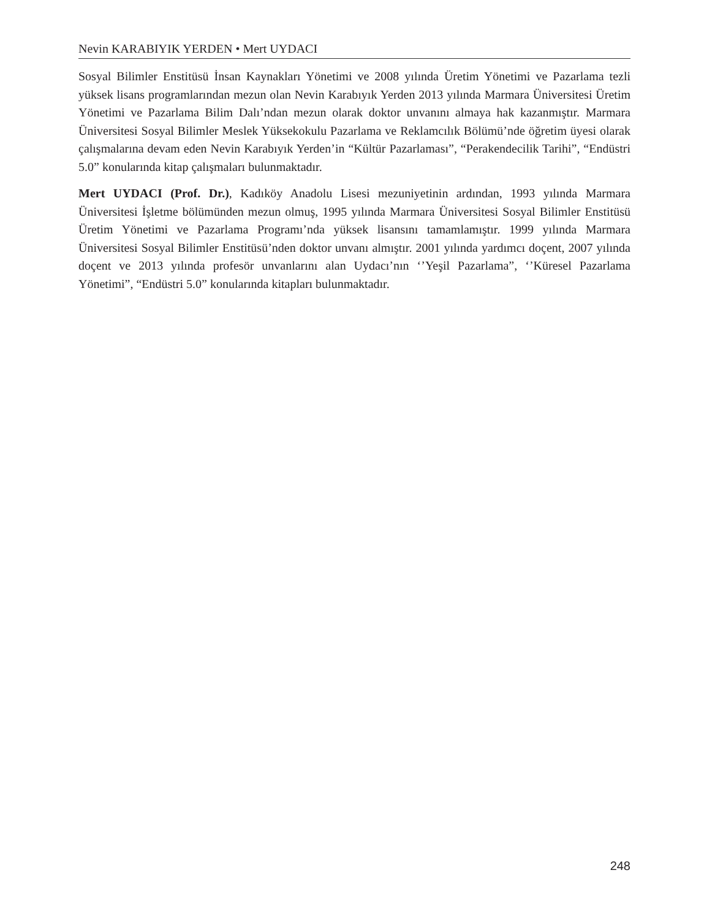Nevin KARABIYIK YERDEN • Mert UYDACI
Sosyal Bilimler Enstitüsü İnsan Kaynakları Yönetimi ve 2008 yılında Üretim Yönetimi ve Pazarlama tezli yüksek lisans programlarından mezun olan Nevin Karabıyık Yerden 2013 yılında Marmara Üniversitesi Üretim Yönetimi ve Pazarlama Bilim Dalı’ndan mezun olarak doktor unvanını almaya hak kazanmıştır. Marmara Üniversitesi Sosyal Bilimler Meslek Yüksekokulu Pazarlama ve Reklamcılık Bölümü’nde öğretim üyesi olarak çalışmalarına devam eden Nevin Karabıyık Yerden’in “Kültür Pazarlaması”, “Perakendecilik Tarihi”, “Endüstri 5.0” konularında kitap çalışmaları bulunmaktadır.
Mert UYDACI (Prof. Dr.), Kadıköy Anadolu Lisesi mezuniyetinin ardından, 1993 yılında Marmara Üniversitesi İşletme bölümünden mezun olmuş, 1995 yılında Marmara Üniversitesi Sosyal Bilimler Enstitüsü Üretim Yönetimi ve Pazarlama Programı’nda yüksek lisansını tamamlamıştır. 1999 yılında Marmara Üniversitesi Sosyal Bilimler Enstitüsü’nden doktor unvanı almıştır. 2001 yılında yardımcı doçent, 2007 yılında doçent ve 2013 yılında profesör unvanlarını alan Uydacı’nın ‘’Yeşil Pazarlama”, ‘’Küresel Pazarlama Yönetimi”, “Endüstri 5.0” konularında kitapları bulunmaktadır.
248